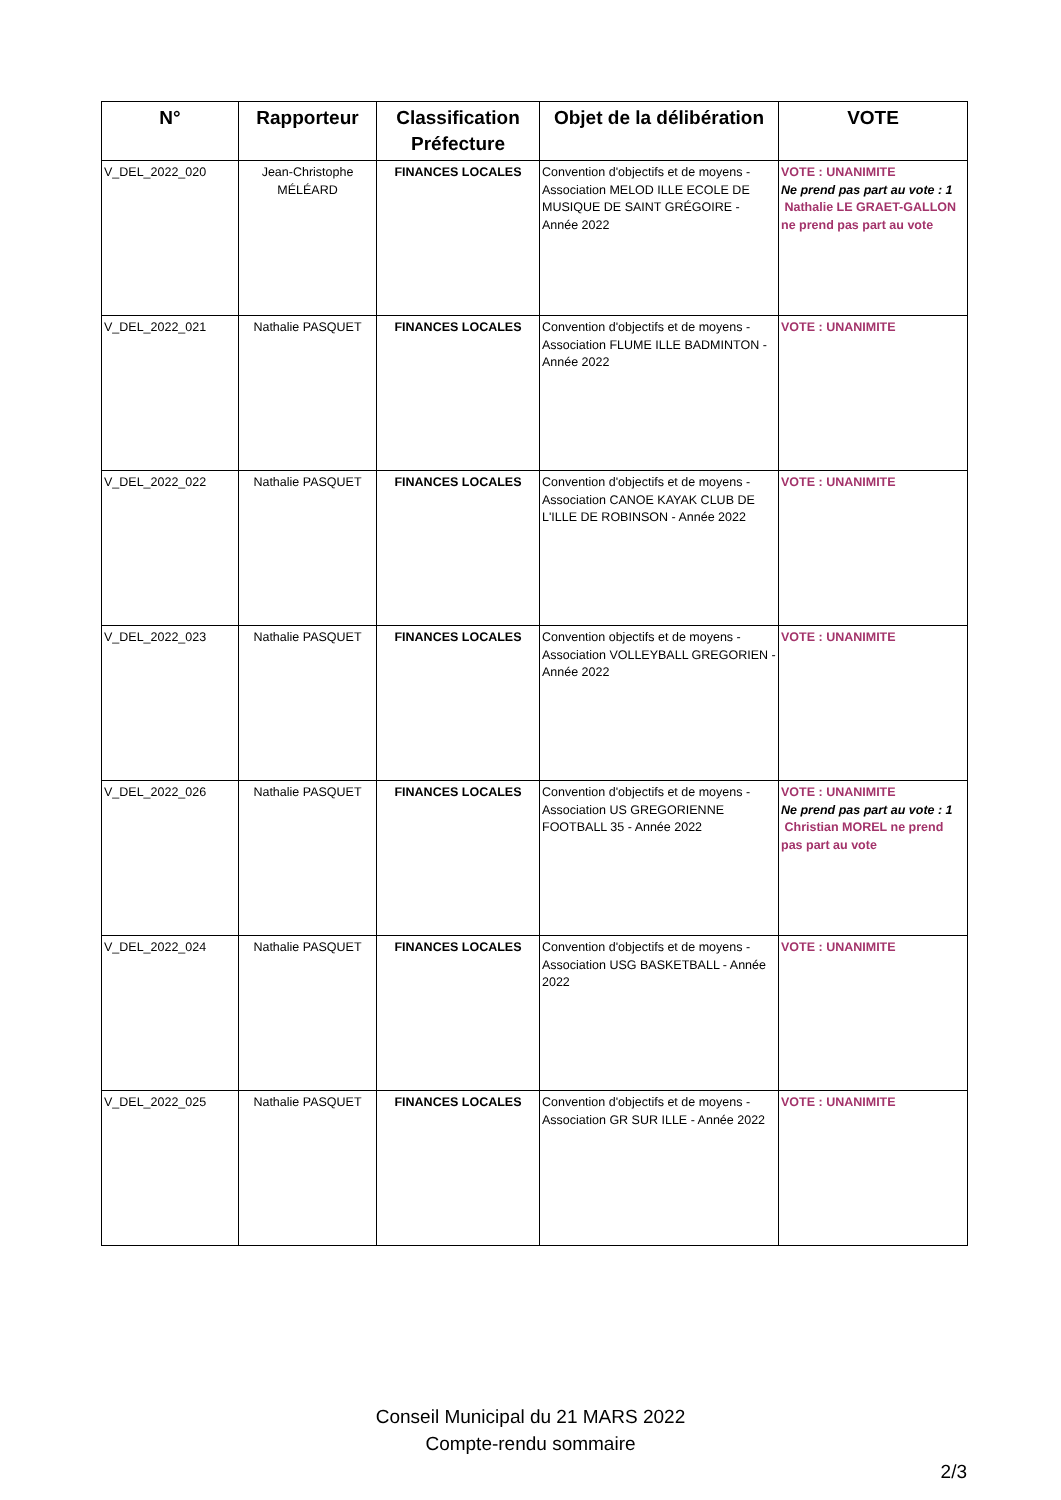| N° | Rapporteur | Classification Préfecture | Objet de la délibération | VOTE |
| --- | --- | --- | --- | --- |
| V_DEL_2022_020 | Jean-Christophe MÉLÉARD | FINANCES LOCALES | Convention d'objectifs et de moyens - Association MELOD ILLE ECOLE DE MUSIQUE DE SAINT GRÉGOIRE - Année 2022 | VOTE : UNANIMITE Ne prend pas part au vote : 1 Nathalie LE GRAET-GALLON ne prend pas part au vote |
| V_DEL_2022_021 | Nathalie PASQUET | FINANCES LOCALES | Convention d'objectifs et de moyens - Association FLUME ILLE BADMINTON - Année 2022 | VOTE : UNANIMITE |
| V_DEL_2022_022 | Nathalie PASQUET | FINANCES LOCALES | Convention d'objectifs et de moyens - Association CANOE KAYAK CLUB DE L'ILLE DE ROBINSON - Année 2022 | VOTE : UNANIMITE |
| V_DEL_2022_023 | Nathalie PASQUET | FINANCES LOCALES | Convention objectifs et de moyens - Association VOLLEYBALL GREGORIEN - Année 2022 | VOTE : UNANIMITE |
| V_DEL_2022_026 | Nathalie PASQUET | FINANCES LOCALES | Convention d'objectifs et de moyens - Association US GREGORIENNE FOOTBALL 35 - Année 2022 | VOTE : UNANIMITE Ne prend pas part au vote : 1 Christian MOREL ne prend pas part au vote |
| V_DEL_2022_024 | Nathalie PASQUET | FINANCES LOCALES | Convention d'objectifs et de moyens - Association USG BASKETBALL - Année 2022 | VOTE : UNANIMITE |
| V_DEL_2022_025 | Nathalie PASQUET | FINANCES LOCALES | Convention d'objectifs et de moyens - Association GR SUR ILLE - Année 2022 | VOTE : UNANIMITE |
Conseil Municipal du 21 MARS 2022
Compte-rendu sommaire
2/3